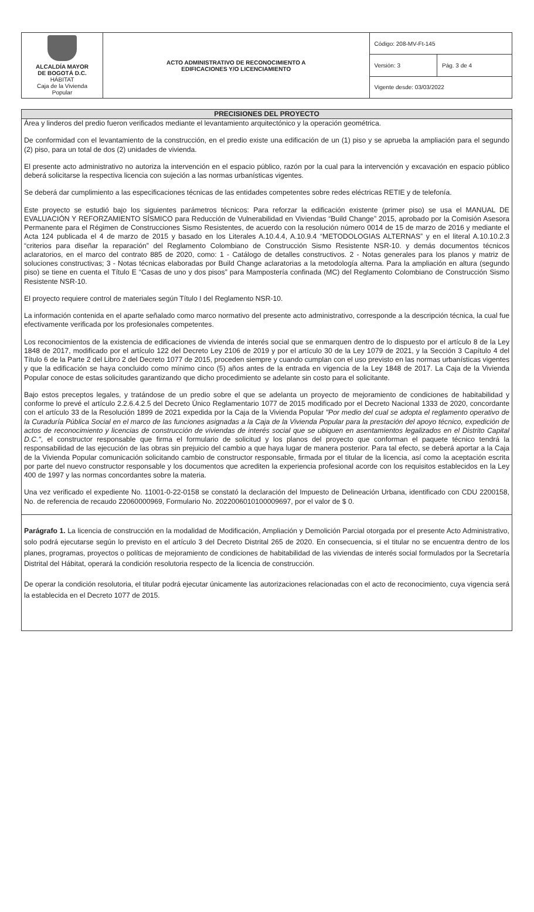| ALCALDÍA MAYOR DE BOGOTÁ D.C. HÁBITAT Caja de la Vivienda Popular | ACTO ADMINISTRATIVO DE RECONOCIMIENTO A EDIFICACIONES Y/O LICENCIAMIENTO | Código: 208-MV-Ft-145 | |
| | | Versión: 3 | Pág. 3 de 4 |
| | | Vigente desde: 03/03/2022 | |
PRECISIONES DEL PROYECTO
Área y linderos del predio fueron verificados mediante el levantamiento arquitectónico y la operación geométrica.
De conformidad con el levantamiento de la construcción, en el predio existe una edificación de un (1) piso y se aprueba la ampliación para el segundo (2) piso, para un total de dos (2) unidades de vivienda.
El presente acto administrativo no autoriza la intervención en el espacio público, razón por la cual para la intervención y excavación en espacio público deberá solicitarse la respectiva licencia con sujeción a las normas urbanísticas vigentes.
Se deberá dar cumplimiento a las especificaciones técnicas de las entidades competentes sobre redes eléctricas RETIE y de telefonía.
Este proyecto se estudió bajo los siguientes parámetros técnicos: Para reforzar la edificación existente (primer piso) se usa el MANUAL DE EVALUACIÓN Y REFORZAMIENTO SÍSMICO para Reducción de Vulnerabilidad en Viviendas “Build Change” 2015, aprobado por la Comisión Asesora Permanente para el Régimen de Construcciones Sismo Resistentes, de acuerdo con la resolución número 0014 de 15 de marzo de 2016 y mediante el Acta 124 publicada el 4 de marzo de 2015 y basado en los Literales A.10.4.4, A.10.9.4 “METODOLOGIAS ALTERNAS” y en el literal A.10.10.2.3 “criterios para diseñar la reparación” del Reglamento Colombiano de Construcción Sismo Resistente NSR-10. y demás documentos técnicos aclaratorios, en el marco del contrato 885 de 2020, como: 1 - Catálogo de detalles constructivos. 2 - Notas generales para los planos y matriz de soluciones constructivas; 3 - Notas técnicas elaboradas por Build Change aclaratorias a la metodología alterna. Para la ampliación en altura (segundo piso) se tiene en cuenta el Título E “Casas de uno y dos pisos” para Mampostería confinada (MC) del Reglamento Colombiano de Construcción Sismo Resistente NSR-10.
El proyecto requiere control de materiales según Título I del Reglamento NSR-10.
La información contenida en el aparte señalado como marco normativo del presente acto administrativo, corresponde a la descripción técnica, la cual fue efectivamente verificada por los profesionales competentes.
Los reconocimientos de la existencia de edificaciones de vivienda de interés social que se enmarquen dentro de lo dispuesto por el artículo 8 de la Ley 1848 de 2017, modificado por el artículo 122 del Decreto Ley 2106 de 2019 y por el artículo 30 de la Ley 1079 de 2021, y la Sección 3 Capítulo 4 del Título 6 de la Parte 2 del Libro 2 del Decreto 1077 de 2015, proceden siempre y cuando cumplan con el uso previsto en las normas urbanísticas vigentes y que la edificación se haya concluido como mínimo cinco (5) años antes de la entrada en vigencia de la Ley 1848 de 2017. La Caja de la Vivienda Popular conoce de estas solicitudes garantizando que dicho procedimiento se adelante sin costo para el solicitante.
Bajo estos preceptos legales, y tratándose de un predio sobre el que se adelanta un proyecto de mejoramiento de condiciones de habitabilidad y conforme lo prevé el artículo 2.2.6.4.2.5 del Decreto Único Reglamentario 1077 de 2015 modificado por el Decreto Nacional 1333 de 2020, concordante con el artículo 33 de la Resolución 1899 de 2021 expedida por la Caja de la Vivienda Popular "Por medio del cual se adopta el reglamento operativo de la Curaduría Pública Social en el marco de las funciones asignadas a la Caja de la Vivienda Popular para la prestación del apoyo técnico, expedición de actos de reconocimiento y licencias de construcción de viviendas de interés social que se ubiquen en asentamientos legalizados en el Distrito Capital D.C.", el constructor responsable que firma el formulario de solicitud y los planos del proyecto que conforman el paquete técnico tendrá la responsabilidad de las ejecución de las obras sin prejuicio del cambio a que haya lugar de manera posterior. Para tal efecto, se deberá aportar a la Caja de la Vivienda Popular comunicación solicitando cambio de constructor responsable, firmada por el titular de la licencia, así como la aceptación escrita por parte del nuevo constructor responsable y los documentos que acrediten la experiencia profesional acorde con los requisitos establecidos en la Ley 400 de 1997 y las normas concordantes sobre la materia.
Una vez verificado el expediente No. 11001-0-22-0158 se constató la declaración del Impuesto de Delineación Urbana, identificado con CDU 2200158, No. de referencia de recaudo 22060000969, Formulario No. 2022006010100009697, por el valor de $ 0.
Parágrafo 1. La licencia de construcción en la modalidad de Modificación, Ampliación y Demolición Parcial otorgada por el presente Acto Administrativo, solo podrá ejecutarse según lo previsto en el artículo 3 del Decreto Distrital 265 de 2020. En consecuencia, si el titular no se encuentra dentro de los planes, programas, proyectos o políticas de mejoramiento de condiciones de habitabilidad de las viviendas de interés social formulados por la Secretaría Distrital del Hábitat, operará la condición resolutoria respecto de la licencia de construcción.
De operar la condición resolutoria, el titular podrá ejecutar únicamente las autorizaciones relacionadas con el acto de reconocimiento, cuya vigencia será la establecida en el Decreto 1077 de 2015.